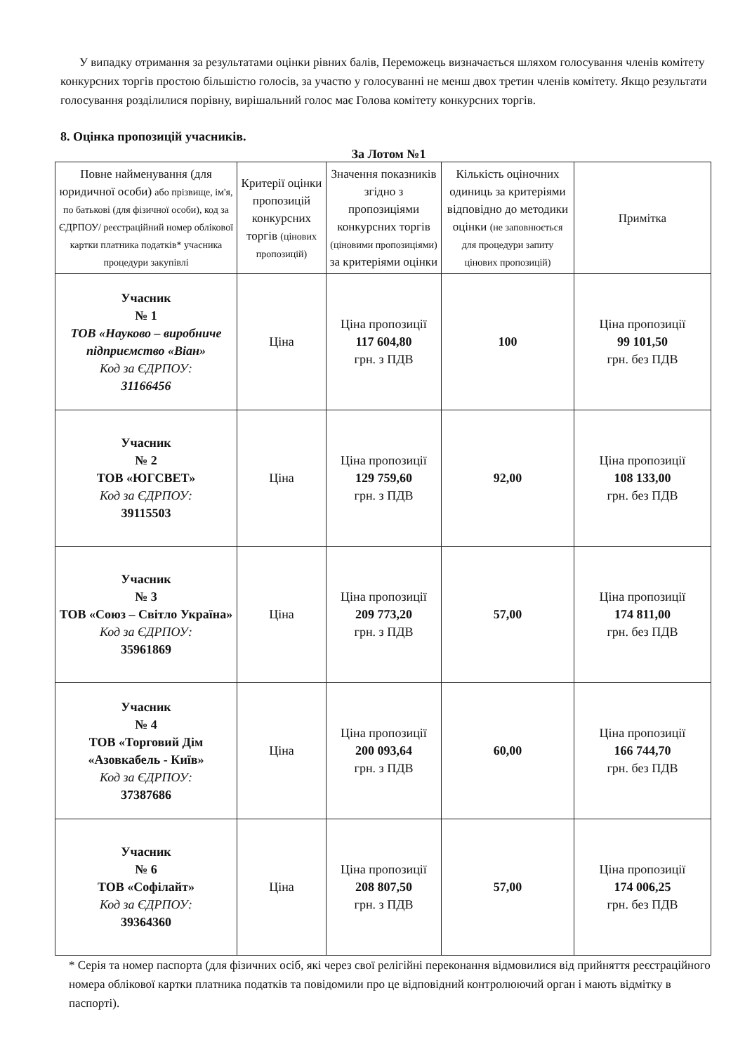У випадку отримання за результатами оцінки рівних балів, Переможець визначається шляхом голосування членів комітету конкурсних торгів простою більшістю голосів, за участю у голосуванні не менш двох третин членів комітету. Якщо результати голосування розділилися порівну, вирішальний голос має Голова комітету конкурсних торгів.
8. Оцінка пропозицій учасників.
За Лотом №1
| Повне найменування (для юридичної особи) або прізвище, ім'я, по батькові (для фізичної особи), код за ЄДРПОУ/ реєстраційний номер облікової картки платника податків* учасника процедури закупівлі | Критерії оцінки пропозицій конкурсних торгів (цінових пропозицій) | Значення показників згідно з пропозиціями конкурсних торгів (ціновими пропозиціями) за критеріями оцінки | Кількість оціночних одиниць за критеріями відповідно до методики оцінки (не заповнюється для процедури запиту цінових пропозицій) | Примітка |
| --- | --- | --- | --- | --- |
| Учасник № 1 ТОВ «Науково – виробниче підприємство «Віан» Код за ЄДРПОУ: 31166456 | Ціна | Ціна пропозиції 117 604,80 грн. з ПДВ | 100 | Ціна пропозиції 99 101,50 грн. без ПДВ |
| Учасник № 2 ТОВ «ЮГСВЕТ» Код за ЄДРПОУ: 39115503 | Ціна | Ціна пропозиції 129 759,60 грн. з ПДВ | 92,00 | Ціна пропозиції 108 133,00 грн. без ПДВ |
| Учасник № 3 ТОВ «Союз – Світло Україна» Код за ЄДРПОУ: 35961869 | Ціна | Ціна пропозиції 209 773,20 грн. з ПДВ | 57,00 | Ціна пропозиції 174 811,00 грн. без ПДВ |
| Учасник № 4 ТОВ «Торговий Дім «Азовкабель - Київ» Код за ЄДРПОУ: 37387686 | Ціна | Ціна пропозиції 200 093,64 грн. з ПДВ | 60,00 | Ціна пропозиції 166 744,70 грн. без ПДВ |
| Учасник № 6 ТОВ «Софілайт» Код за ЄДРПОУ: 39364360 | Ціна | Ціна пропозиції 208 807,50 грн. з ПДВ | 57,00 | Ціна пропозиції 174 006,25 грн. без ПДВ |
* Серія та номер паспорта (для фізичних осіб, які через свої релігійні переконання відмовилися від прийняття реєстраційного номера облікової картки платника податків та повідомили про це відповідний контролюючий орган і мають відмітку в паспорті).